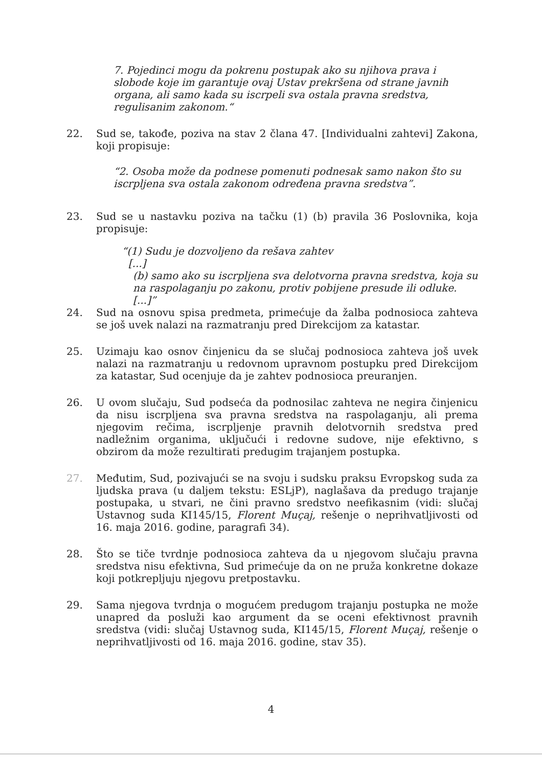7. Pojedinci mogu da pokrenu postupak ako su njihova prava i slobode koje im garantuje ovaj Ustav prekršena od strane javnih organa, ali samo kada su iscrpeli sva ostala pravna sredstva, regulisanim zakonom.“
22. Sud se, takođe, poziva na stav 2 člana 47. [Individualni zahtevi] Zakona, koji propisuje:
“2. Osoba može da podnese pomenuti podnesak samo nakon što su iscrpljena sva ostala zakonom određena pravna sredstva”.
23. Sud se u nastavku poziva na tačku (1) (b) pravila 36 Poslovnika, koja propisuje:
“(1) Sudu je dozvoljeno da rešava zahtev
[...]
(b) samo ako su iscrpljena sva delotvorna pravna sredstva, koja su na raspolaganju po zakonu, protiv pobijene presude ili odluke.
[...]”
24. Sud na osnovu spisa predmeta, primećuje da žalba podnosioca zahteva se još uvek nalazi na razmatranju pred Direkcijom za katastar.
25. Uzimaju kao osnov činjenicu da se slučaj podnosioca zahteva još uvek nalazi na razmatranju u redovnom upravnom postupku pred Direkcijom za katastar, Sud ocenjuje da je zahtev podnosioca preuranjen.
26. U ovom slučaju, Sud podseća da podnosilac zahteva ne negira činjenicu da nisu iscrpljena sva pravna sredstva na raspolaganju, ali prema njegovim rečima, iscrpljenje pravnih delotvornih sredstva pred nadležnim organima, uključući i redovne sudove, nije efektivno, s obzirom da može rezultirati predugim trajanjem postupka.
27. Međutim, Sud, pozivajući se na svoju i sudsku praksu Evropskog suda za ljudska prava (u daljem tekstu: ESLjP), naglašava da predugo trajanje postupaka, u stvari, ne čini pravno sredstvo neefikasnim (vidi: slučaj Ustavnog suda KI145/15, Florent Muçaj, rešenje o neprihvatljivosti od 16. maja 2016. godine, paragrafi 34).
28. Što se tiče tvrdnje podnosioca zahteva da u njegovom slučaju pravna sredstva nisu efektivna, Sud primećuje da on ne pruža konkretne dokaze koji potkrepljuju njegovu pretpostavku.
29. Sama njegova tvrdnja o mogućem predugom trajanju postupka ne može unapred da posluži kao argument da se oceni efektivnost pravnih sredstva (vidi: slučaj Ustavnog suda, KI145/15, Florent Muçaj, rešenje o neprihvatljivosti od 16. maja 2016. godine, stav 35).
4